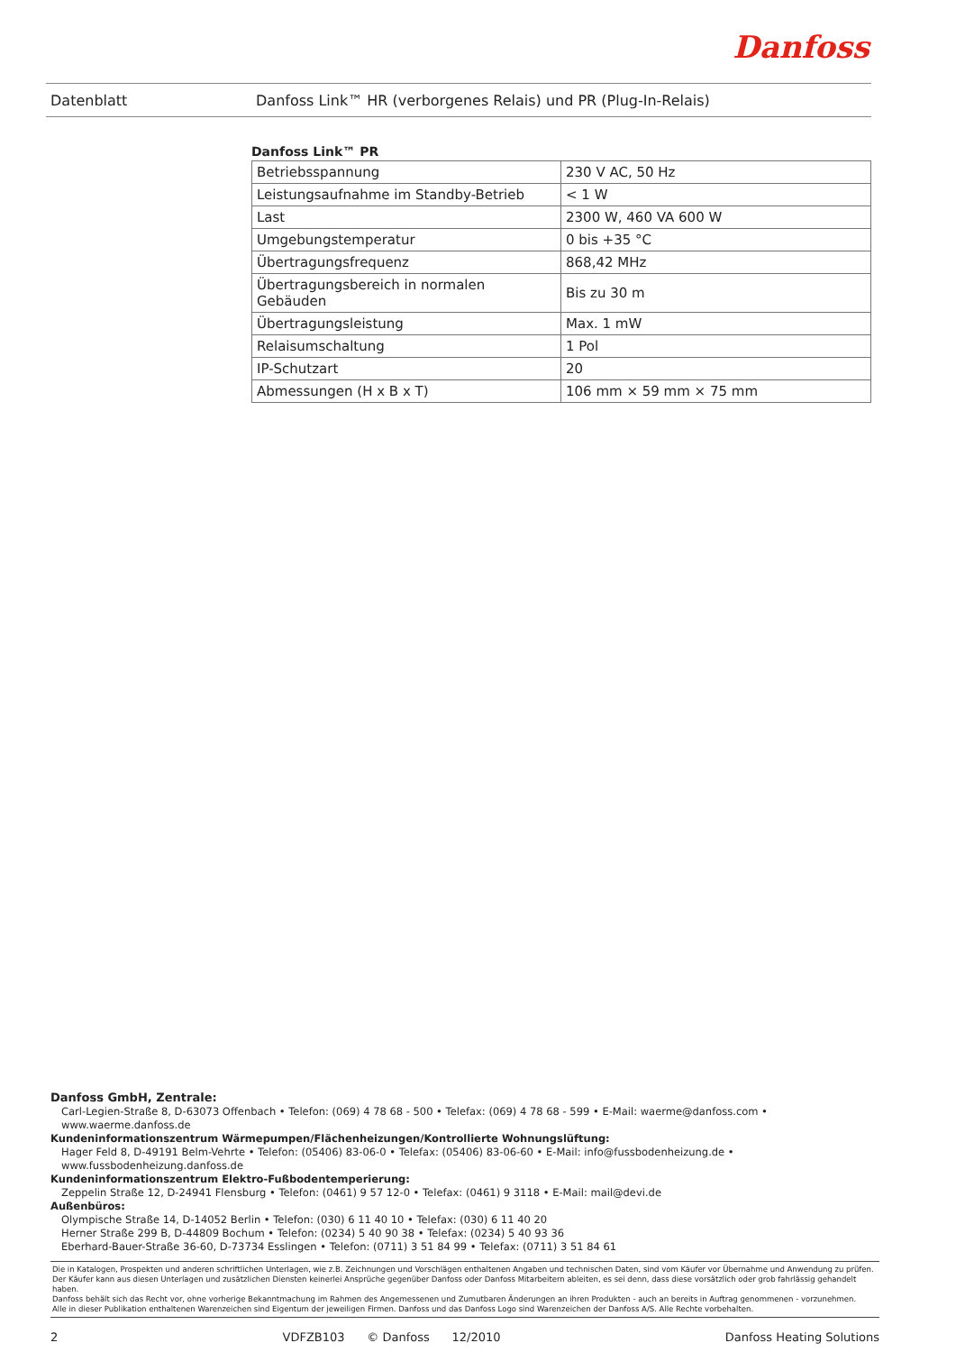Danfoss
Datenblatt
Danfoss Link™ HR (verborgenes Relais) und PR (Plug-In-Relais)
Danfoss Link™ PR
| Betriebsspannung | 230 V AC, 50 Hz |
| Leistungsaufnahme im Standby-Betrieb | < 1 W |
| Last | 2300 W, 460 VA 600 W |
| Umgebungstemperatur | 0 bis +35 °C |
| Übertragungsfrequenz | 868,42 MHz |
| Übertragungsbereich in normalen Gebäuden | Bis zu 30 m |
| Übertragungsleistung | Max. 1 mW |
| Relaisumschaltung | 1 Pol |
| IP-Schutzart | 20 |
| Abmessungen (H x B x T) | 106 mm × 59 mm × 75 mm |
Danfoss GmbH, Zentrale:
Carl-Legien-Straße 8, D-63073 Offenbach • Telefon: (069) 4 78 68 - 500 • Telefax: (069) 4 78 68 - 599 • E-Mail: waerme@danfoss.com • www.waerme.danfoss.de
Kundeninformationszentrum Wärmepumpen/Flächenheizungen/Kontrollierte Wohnungslüftung:
Hager Feld 8, D-49191 Belm-Vehrte • Telefon: (05406) 83-06-0 • Telefax: (05406) 83-06-60 • E-Mail: info@fussbodenheizung.de • www.fussbodenheizung.danfoss.de
Kundeninformationszentrum Elektro-Fußbodentemperierung:
Zeppelin Straße 12, D-24941 Flensburg • Telefon: (0461) 9 57 12-0 • Telefax: (0461) 9 3118 • E-Mail: mail@devi.de
Außenbüros:
Olympische Straße 14, D-14052 Berlin • Telefon: (030) 6 11 40 10 • Telefax: (030) 6 11 40 20
Herner Straße 299 B, D-44809 Bochum • Telefon: (0234) 5 40 90 38 • Telefax: (0234) 5 40 93 36
Eberhard-Bauer-Straße 36-60, D-73734 Esslingen • Telefon: (0711) 3 51 84 99 • Telefax: (0711) 3 51 84 61
Die in Katalogen, Prospekten und anderen schriftlichen Unterlagen, wie z.B. Zeichnungen und Vorschlägen enthaltenen Angaben und technischen Daten, sind vom Käufer vor Übernahme und Anwendung zu prüfen.
Der Käufer kann aus diesen Unterlagen und zusätzlichen Diensten keinerlei Ansprüche gegenüber Danfoss oder Danfoss Mitarbeitern ableiten, es sei denn, dass diese vorsätzlich oder grob fahrlässig gehandelt haben.
Danfoss behält sich das Recht vor, ohne vorherige Bekanntmachung im Rahmen des Angemessenen und Zumutbaren Änderungen an ihren Produkten - auch an bereits in Auftrag genommenen - vorzunehmen.
Alle in dieser Publikation enthaltenen Warenzeichen sind Eigentum der jeweiligen Firmen. Danfoss und das Danfoss Logo sind Warenzeichen der Danfoss A/S. Alle Rechte vorbehalten.
2 VDFZB103 © Danfoss 12/2010 Danfoss Heating Solutions